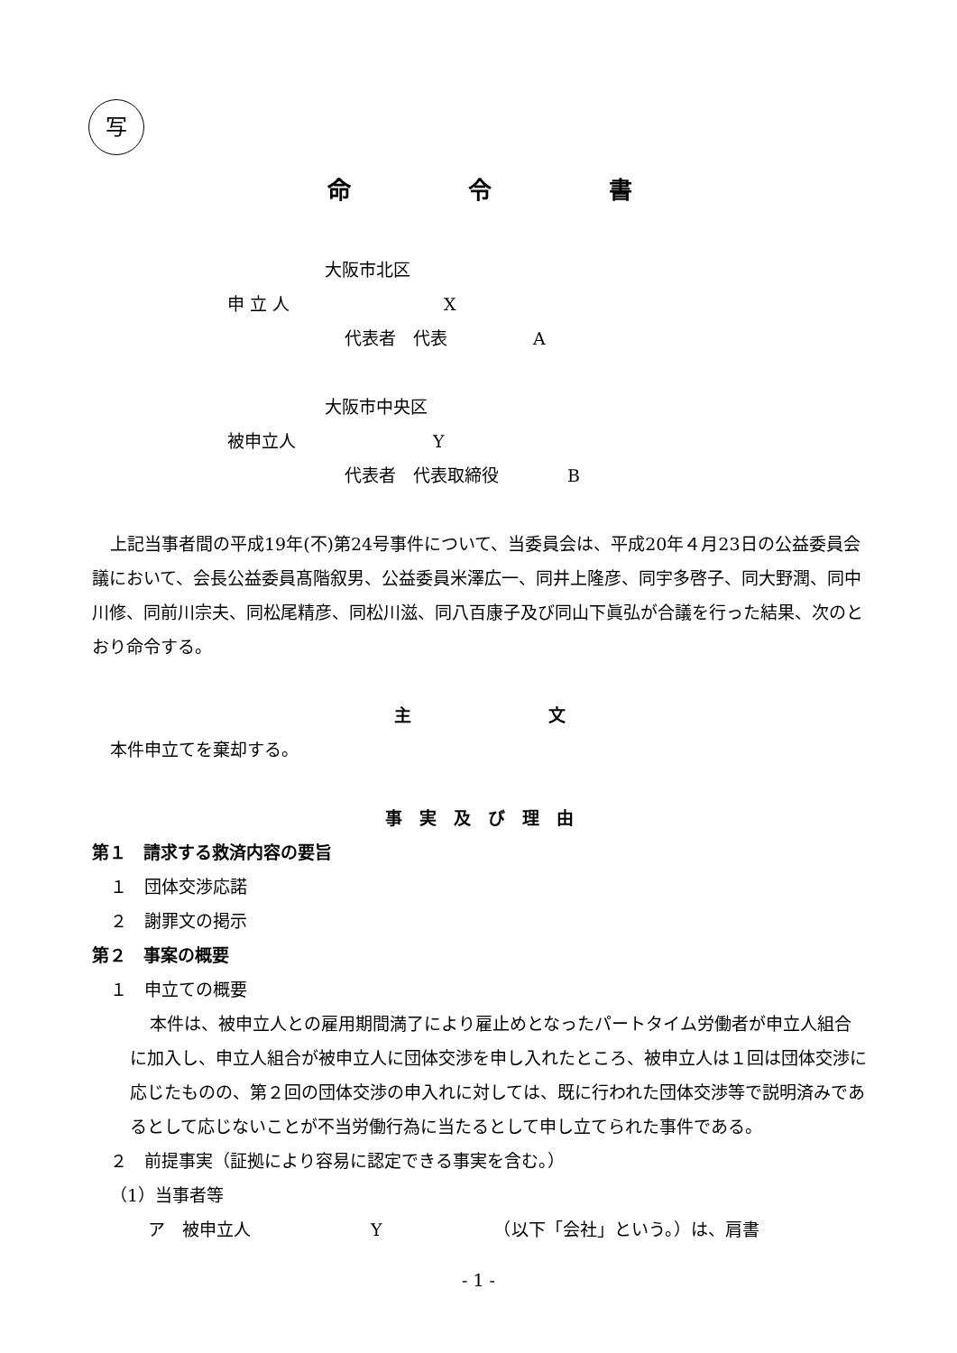写
命　　　　　令　　　　　書
大阪市北区
申 立 人　　　　　　　　　X
代表者　代表　　　　　A
大阪市中央区
被申立人　　　　　　　　Y
代表者　代表取締役　　　　B
上記当事者間の平成19年(不)第24号事件について、当委員会は、平成20年４月23日の公益委員会議において、会長公益委員髙階叙男、公益委員米澤広一、同井上隆彦、同宇多啓子、同大野潤、同中川修、同前川宗夫、同松尾精彦、同松川滋、同八百康子及び同山下眞弘が合議を行った結果、次のとおり命令する。
主　　　　　　　　文
本件申立てを棄却する。
事　実　及　び　理　由
第１　請求する救済内容の要旨
１　団体交渉応諾
２　謝罪文の掲示
第２　事案の概要
１　申立ての概要
本件は、被申立人との雇用期間満了により雇止めとなったパートタイム労働者が申立人組合に加入し、申立人組合が被申立人に団体交渉を申し入れたところ、被申立人は１回は団体交渉に応じたものの、第２回の団体交渉の申入れに対しては、既に行われた団体交渉等で説明済みであるとして応じないことが不当労働行為に当たるとして申し立てられた事件である。
２　前提事実（証拠により容易に認定できる事実を含む。）
（1）当事者等
ア　被申立人　　　　　　　Y　　　　　　　（以下「会社」という。）は、肩書
- 1 -